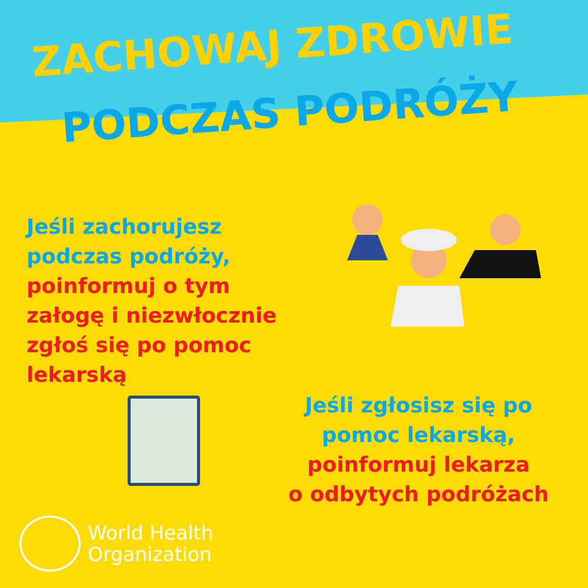ZACHOWAJ ZDROWIE
PODCZAS PODRÓŻY
Jeśli zachorujesz
podczas podróży,
poinformuj o tym
załogę i niezwłocznie
zgłoś się po pomoc
lekarską
Jeśli zgłosisz się po
pomoc lekarską,
poinformuj lekarza
o odbytych podróżach
World Health
Organization